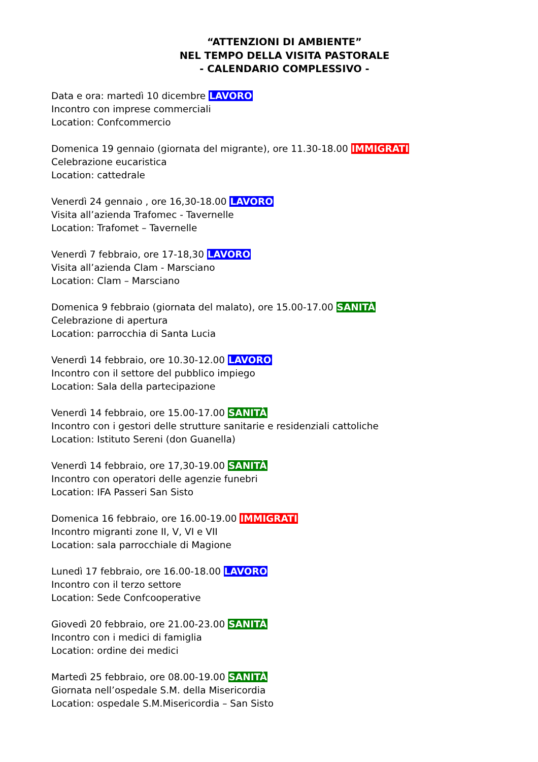“ATTENZIONI DI AMBIENTE”
NEL TEMPO DELLA VISITA PASTORALE
- CALENDARIO COMPLESSIVO -
Data e ora: martedì 10 dicembre LAVORO
Incontro con imprese commerciali
Location: Confcommercio
Domenica 19 gennaio (giornata del migrante), ore 11.30-18.00 IMMIGRATI
Celebrazione eucaristica
Location: cattedrale
Venerdì 24 gennaio , ore 16,30-18.00 LAVORO
Visita all’azienda Trafomec - Tavernelle
Location: Trafomet – Tavernelle
Venerdì 7 febbraio, ore 17-18,30 LAVORO
Visita all’azienda Clam - Marsciano
Location: Clam – Marsciano
Domenica 9 febbraio (giornata del malato), ore 15.00-17.00 SANITÀ
Celebrazione di apertura
Location: parrocchia di Santa Lucia
Venerdì 14 febbraio, ore 10.30-12.00 LAVORO
Incontro con il settore del pubblico impiego
Location: Sala della partecipazione
Venerdì 14 febbraio, ore 15.00-17.00 SANITÀ
Incontro con i gestori delle strutture sanitarie e residenziali cattoliche
Location: Istituto Sereni (don Guanella)
Venerdì 14 febbraio, ore 17,30-19.00 SANITÀ
Incontro con operatori delle agenzie funebri
Location: IFA Passeri San Sisto
Domenica 16 febbraio, ore 16.00-19.00 IMMIGRATI
Incontro migranti zone II, V, VI e VII
Location: sala parrocchiale di Magione
Lunedì 17 febbraio, ore 16.00-18.00 LAVORO
Incontro con il terzo settore
Location: Sede Confcooperative
Giovedì 20 febbraio, ore 21.00-23.00 SANITÀ
Incontro con i medici di famiglia
Location: ordine dei medici
Martedì 25 febbraio, ore 08.00-19.00 SANITÀ
Giornata nell’ospedale S.M. della Misericordia
Location: ospedale S.M.Misericordia – San Sisto